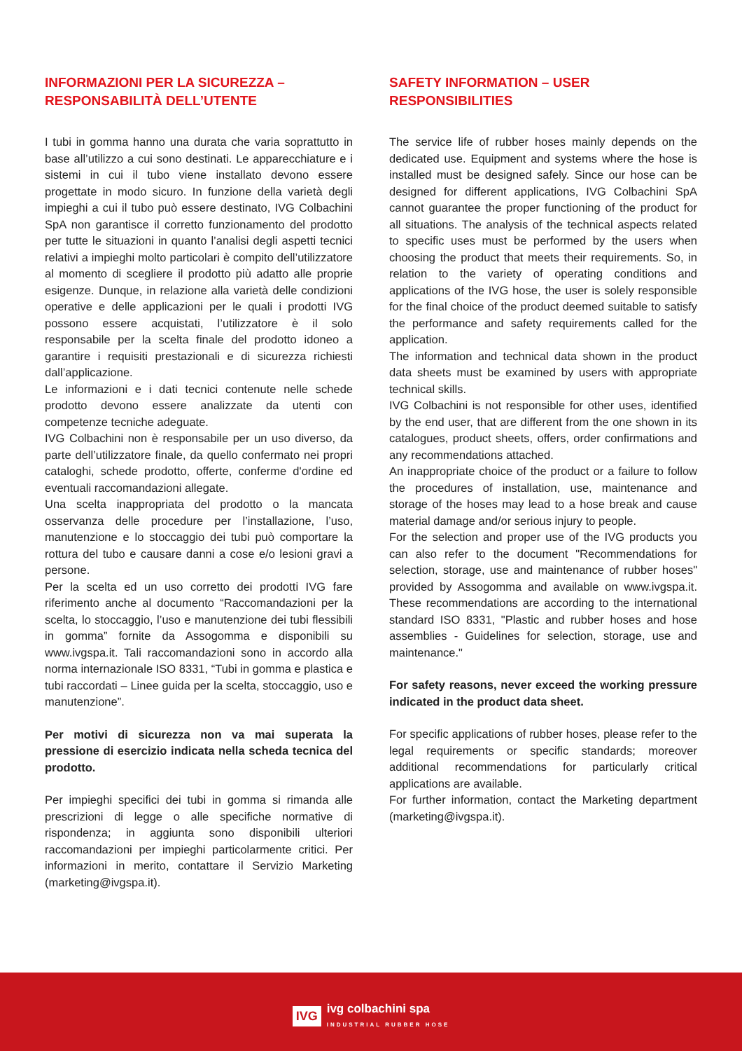INFORMAZIONI PER LA SICUREZZA – RESPONSABILITÀ DELL’UTENTE
I tubi in gomma hanno una durata che varia soprattutto in base all’utilizzo a cui sono destinati. Le apparecchiature e i sistemi in cui il tubo viene installato devono essere progettate in modo sicuro. In funzione della varietà degli impieghi a cui il tubo può essere destinato, IVG Colbachini SpA non garantisce il corretto funzionamento del prodotto per tutte le situazioni in quanto l’analisi degli aspetti tecnici relativi a impieghi molto particolari è compito dell’utilizzatore al momento di scegliere il prodotto più adatto alle proprie esigenze. Dunque, in relazione alla varietà delle condizioni operative e delle applicazioni per le quali i prodotti IVG possono essere acquistati, l’utilizzatore è il solo responsabile per la scelta finale del prodotto idoneo a garantire i requisiti prestazionali e di sicurezza richiesti dall’applicazione.
Le informazioni e i dati tecnici contenute nelle schede prodotto devono essere analizzate da utenti con competenze tecniche adeguate.
IVG Colbachini non è responsabile per un uso diverso, da parte dell’utilizzatore finale, da quello confermato nei propri cataloghi, schede prodotto, offerte, conferme d'ordine ed eventuali raccomandazioni allegate.
Una scelta inappropriata del prodotto o la mancata osservanza delle procedure per l’installazione, l’uso, manutenzione e lo stoccaggio dei tubi può comportare la rottura del tubo e causare danni a cose e/o lesioni gravi a persone.
Per la scelta ed un uso corretto dei prodotti IVG fare riferimento anche al documento “Raccomandazioni per la scelta, lo stoccaggio, l’uso e manutenzione dei tubi flessibili in gomma” fornite da Assogomma e disponibili su www.ivgspa.it. Tali raccomandazioni sono in accordo alla norma internazionale ISO 8331, “Tubi in gomma e plastica e tubi raccordati – Linee guida per la scelta, stoccaggio, uso e manutenzione”.
Per motivi di sicurezza non va mai superata la pressione di esercizio indicata nella scheda tecnica del prodotto.
Per impieghi specifici dei tubi in gomma si rimanda alle prescrizioni di legge o alle specifiche normative di rispondenza; in aggiunta sono disponibili ulteriori raccomandazioni per impieghi particolarmente critici. Per informazioni in merito, contattare il Servizio Marketing (marketing@ivgspa.it).
SAFETY INFORMATION – USER RESPONSIBILITIES
The service life of rubber hoses mainly depends on the dedicated use. Equipment and systems where the hose is installed must be designed safely. Since our hose can be designed for different applications, IVG Colbachini SpA cannot guarantee the proper functioning of the product for all situations. The analysis of the technical aspects related to specific uses must be performed by the users when choosing the product that meets their requirements. So, in relation to the variety of operating conditions and applications of the IVG hose, the user is solely responsible for the final choice of the product deemed suitable to satisfy the performance and safety requirements called for the application.
The information and technical data shown in the product data sheets must be examined by users with appropriate technical skills.
IVG Colbachini is not responsible for other uses, identified by the end user, that are different from the one shown in its catalogues, product sheets, offers, order confirmations and any recommendations attached.
An inappropriate choice of the product or a failure to follow the procedures of installation, use, maintenance and storage of the hoses may lead to a hose break and cause material damage and/or serious injury to people.
For the selection and proper use of the IVG products you can also refer to the document "Recommendations for selection, storage, use and maintenance of rubber hoses" provided by Assogomma and available on www.ivgspa.it. These recommendations are according to the international standard ISO 8331, "Plastic and rubber hoses and hose assemblies - Guidelines for selection, storage, use and maintenance."
For safety reasons, never exceed the working pressure indicated in the product data sheet.
For specific applications of rubber hoses, please refer to the legal requirements or specific standards; moreover additional recommendations for particularly critical applications are available.
For further information, contact the Marketing department (marketing@ivgspa.it).
IVG
ivg colbachini spa
INDUSTRIAL RUBBER HOSE